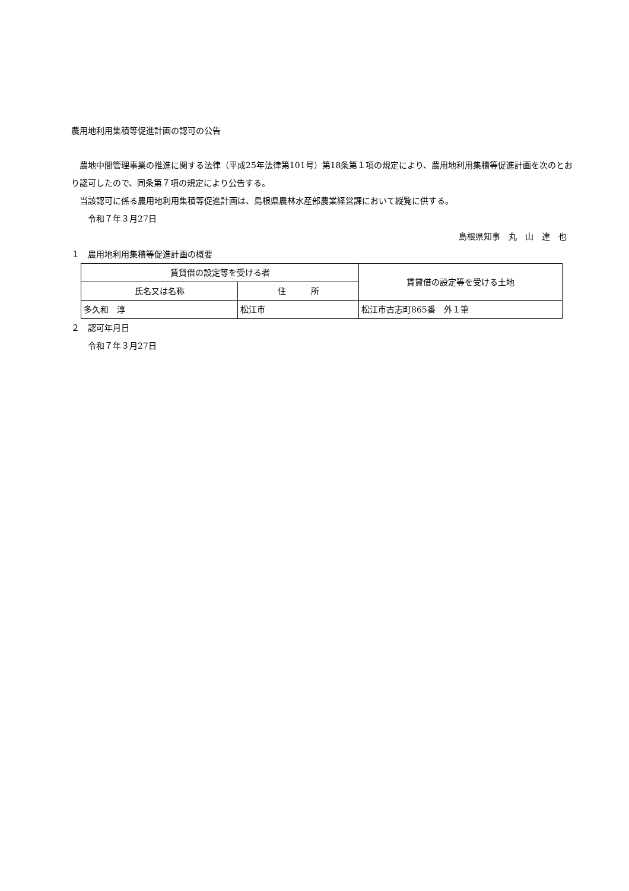農用地利用集積等促進計画の認可の公告
　農地中間管理事業の推進に関する法律（平成25年法律第101号）第18条第１項の規定により、農用地利用集積等促進計画を次のとおり認可したので、同条第７項の規定により公告する。
　当該認可に係る農用地利用集積等促進計画は、島根県農林水産部農業経営課において縦覧に供する。
　　令和７年３月27日
島根県知事　丸　山　達　也
１　農用地利用集積等促進計画の概要
| 賃貸借の設定等を受ける者 | | 賃貸借の設定等を受ける土地 |
| 氏名又は名称 | 住 所 | |
| 多久和 淳 | 松江市 | 松江市古志町865番 外１筆 |
２　認可年月日
　　令和７年３月27日